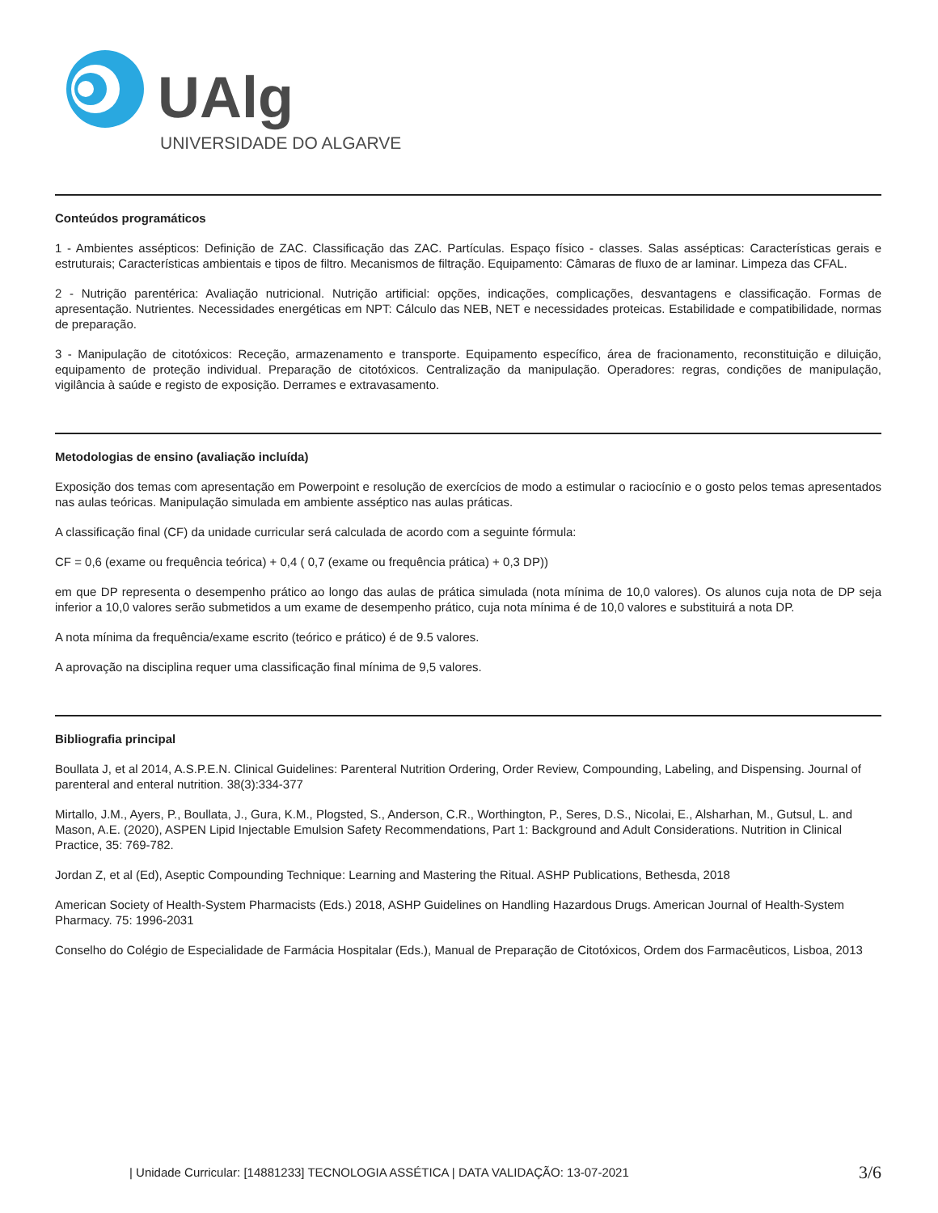UAlg
UNIVERSIDADE DO ALGARVE
Conteúdos programáticos
1 - Ambientes assépticos: Definição de ZAC. Classificação das ZAC. Partículas. Espaço físico - classes. Salas assépticas: Características gerais e estruturais; Características ambientais e tipos de filtro. Mecanismos de filtração. Equipamento: Câmaras de fluxo de ar laminar. Limpeza das CFAL.
2 - Nutrição parentérica: Avaliação nutricional. Nutrição artificial: opções, indicações, complicações, desvantagens e classificação. Formas de apresentação. Nutrientes. Necessidades energéticas em NPT: Cálculo das NEB, NET e necessidades proteicas. Estabilidade e compatibilidade, normas de preparação.
3 - Manipulação de citotóxicos: Receção, armazenamento e transporte. Equipamento específico, área de fracionamento, reconstituição e diluição, equipamento de proteção individual. Preparação de citotóxicos. Centralização da manipulação. Operadores: regras, condições de manipulação, vigilância à saúde e registo de exposição. Derrames e extravasamento.
Metodologias de ensino (avaliação incluída)
Exposição dos temas com apresentação em Powerpoint e resolução de exercícios de modo a estimular o raciocínio e o gosto pelos temas apresentados nas aulas teóricas. Manipulação simulada em ambiente asséptico nas aulas práticas.
A classificação final (CF) da unidade curricular será calculada de acordo com a seguinte fórmula:
CF = 0,6 (exame ou frequência teórica) + 0,4 ( 0,7 (exame ou frequência prática) + 0,3 DP))
em que DP representa o desempenho prático ao longo das aulas de prática simulada (nota mínima de 10,0 valores). Os alunos cuja nota de DP seja inferior a 10,0 valores serão submetidos a um exame de desempenho prático, cuja nota mínima é de 10,0 valores e substituirá a nota DP.
A nota mínima da frequência/exame escrito (teórico e prático) é de 9.5 valores.
A aprovação na disciplina requer uma classificação final mínima de 9,5 valores.
Bibliografia principal
Boullata J, et al 2014, A.S.P.E.N. Clinical Guidelines: Parenteral Nutrition Ordering, Order Review, Compounding, Labeling, and Dispensing. Journal of parenteral and enteral nutrition. 38(3):334-377
Mirtallo, J.M., Ayers, P., Boullata, J., Gura, K.M., Plogsted, S., Anderson, C.R., Worthington, P., Seres, D.S., Nicolai, E., Alsharhan, M., Gutsul, L. and Mason, A.E. (2020), ASPEN Lipid Injectable Emulsion Safety Recommendations, Part 1: Background and Adult Considerations. Nutrition in Clinical Practice, 35: 769-782.
Jordan Z, et al (Ed), Aseptic Compounding Technique: Learning and Mastering the Ritual. ASHP Publications, Bethesda, 2018
American Society of Health-System Pharmacists (Eds.) 2018, ASHP Guidelines on Handling Hazardous Drugs. American Journal of Health-System Pharmacy. 75: 1996-2031
Conselho do Colégio de Especialidade de Farmácia Hospitalar (Eds.), Manual de Preparação de Citotóxicos, Ordem dos Farmacêuticos, Lisboa, 2013
| Unidade Curricular: [14881233] TECNOLOGIA ASSÉTICA | DATA VALIDAÇÃO: 13-07-2021 3/6